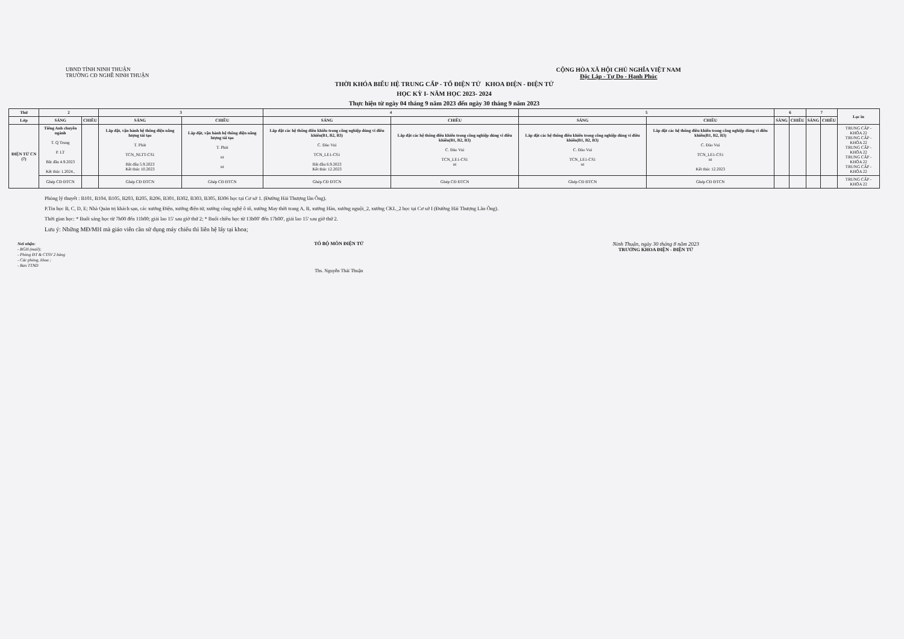UBND TỈNH NINH THUẬN
TRƯỜNG CĐ NGHỀ NINH THUẬN
CỘNG HÒA XÃ HỘI CHỦ NGHĨA VIỆT NAM
Độc Lập - Tự Do - Hạnh Phúc
THỜI KHÓA BIỂU HỆ TRUNG CẤP - TỔ ĐIỆN TỬ KHOA ĐIỆN - ĐIỆN TỬ
HỌC KỲ I- NĂM HỌC 2023- 2024
Thực hiện từ ngày 04 tháng 9 năm 2023 đến ngày 30 tháng 9 năm 2023
| Thứ | 2 | | 3 | | 4 | | 5 | | 6 | | 7 | | Lọc in |
| --- | --- | --- | --- | --- | --- | --- | --- | --- | --- | --- | --- | --- | --- |
| Lớp | SÁNG | CHIỀU | SÁNG | CHIỀU | SÁNG | CHIỀU | SÁNG | CHIỀU | SÁNG | CHIỀU | SÁNG | CHIỀU | |
| ĐIỆN TỬ CN (7) | Tiếng Anh chuyên ngành T. Q Trung P. LT Bắt đầu 4.9.2023 Kết thúc 1.2024., | | Lắp đặt, vận hành hệ thống điện năng lượng tái tạo T. Phát TCN_NLTT-CS1 Bắt đầu 5.9.2023 Kết thúc 10.2023 | Lắp đặt, vận hành hệ thống điện năng lượng tái tạo T. Phát nt nt | Lắp đặt các hệ thống điều khiển trong công nghiệp dùng vi điều khiển(B1, B2, B3) C. Đào Vui TCN_LE1-CS1 Bắt đầu 6.9.2023 Kết thúc 12.2023 | Lắp đặt các hệ thống điều khiển trong công nghiệp dùng vi điều khiển(B1, B2, B3) C. Đào Vui TCN_LE1-CS1 nt | Lắp đặt các hệ thống điều khiển trong công nghiệp dùng vi điều khiển(B1, B2, B3) C. Đào Vui TCN_LE1-CS1 nt | Lắp đặt các hệ thống điều khiển trong công nghiệp dùng vi điều khiển(B1, B2, B3) C. Đào Vui TCN_LE1-CS1 nt Kết thúc 12.2023 | | | | | TRUNG CẤP - KHÓA 22 TRUNG CẤP - KHÓA 22 TRUNG CẤP - KHÓA 22 TRUNG CẤP - KHÓA 22 TRUNG CẤP - KHÓA 22 |
| | Ghép CĐ ĐTCN | | Ghép CĐ ĐTCN | Ghép CĐ ĐTCN | Ghép CĐ ĐTCN | Ghép CĐ ĐTCN | Ghép CĐ ĐTCN | Ghép CĐ ĐTCN | | | | | TRUNG CẤP - KHÓA 22 |
Phòng lý thuyết : B101, B104, B105, B203, B205, B206, B301, B302, B303, B305, B306 học tại Cơ sở 1. (Đường Hải Thượng lãn Ông).
P.Tin học B, C, D, E; Nhà Quản trị khách sạn, các xưởng Điện, xưởng điện tử, xưởng công nghệ ô tô, xưởng May thời trang A, B, xưởng Hàn, xưởng nguội_2, xưởng CKL_2 học tại Cơ sở I (Đường Hải Thượng Lãn Ông).
Thời gian học: * Buổi sáng học từ 7h00 đến 11h00; giải lao 15' sau giờ thứ 2; * Buổi chiều học từ 13h00' đến 17h00', giải lao 15' sau giờ thứ 2.
Lưu ý: Những MĐ/MH mà giáo viên cần sử dụng máy chiếu thì liên hệ lấy tại khoa;
Nơi nhận:
- BGH (mail);
- Phòng ĐT & CTSV 2 bảng
- Các phòng, khoa ;
- Ban TTND
TỔ BỘ MÔN ĐIỆN TỬ
Ths. Nguyễn Thái Thuận
Ninh Thuận, ngày 30 tháng 8 năm 2023
TRƯỞNG KHOA ĐIỆN - ĐIỆN TỬ